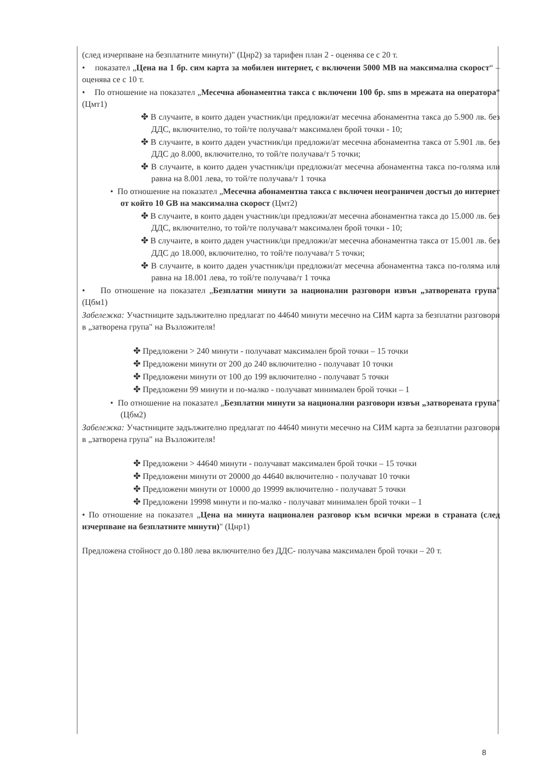(след изчерпване на безплатните минути)" (Цнр2) за тарифен план 2 - оценява се с 20 т.
• показател „Цена на 1 бр. сим карта за мобилен интернет, с включени 5000 MB на максимална скорост“ – оценява се с 10 т.
• По отношение на показател „Месечна абонаментна такса с включени 100 бр. sms в мрежата на оператора“ (Цмт1)
✤ В случаите, в които даден участник/ци предложи/ат месечна абонаментна такса до 5.900 лв. без ДДС, включително, то той/те получава/т максимален брой точки - 10;
✤ В случаите, в които даден участник/ци предложи/ат месечна абонаментна такса от 5.901 лв. без ДДС до 8.000, включително, то той/те получава/т 5 точки;
✤ В случаите, в които даден участник/ци предложи/ат месечна абонаментна такса по-голяма или равна на 8.001 лева, то той/те получава/т 1 точка
• По отношение на показател „Месечна абонаментна такса с включен неограничен достъп до интернет от който 10 GB на максимална скорост (Цмт2)
✤ В случаите, в които даден участник/ци предложи/ат месечна абонаментна такса до 15.000 лв. без ДДС, включително, то той/те получава/т максимален брой точки - 10;
✤ В случаите, в които даден участник/ци предложи/ат месечна абонаментна такса от 15.001 лв. без ДДС до 18.000, включително, то той/те получава/т 5 точки;
✤ В случаите, в които даден участник/ци предложи/ат месечна абонаментна такса по-голяма или равна на 18.001 лева, то той/те получава/т 1 точка
• По отношение на показател „Безплатни минути за национални разговори извън „затворената група" (Цбм1)
Забележка: Участниците задължително предлагат по 44640 минути месечно на СИМ карта за безплатни разговори в „затворена група" на Възложителя!
✤ Предложени > 240 минути - получават максимален брой точки – 15 точки
✤ Предложени минути от 200 до 240 включително - получават 10 точки
✤ Предложени минути от 100 до 199 включително - получават 5 точки
✤ Предложени 99 минути и по-малко - получават минимален брой точки – 1
• По отношение на показател „Безплатни минути за национални разговори извън „затворената група" (Цбм2)
Забележка: Участниците задължително предлагат по 44640 минути месечно на СИМ карта за безплатни разговори в „затворена група" на Възложителя!
✤ Предложени > 44640 минути - получават максимален брой точки – 15 точки
✤ Предложени минути от 20000 до 44640 включително - получават 10 точки
✤ Предложени минути от 10000 до 19999 включително - получават 5 точки
✤ Предложени 19998 минути и по-малко - получават минимален брой точки – 1
• По отношение на показател „Цена на минута национален разговор към всички мрежи в страната (след изчерпване на безплатните минути)" (Цнр1)
Предложена стойност до 0.180 лева включително без ДДС- получава максимален брой точки – 20 т.
8